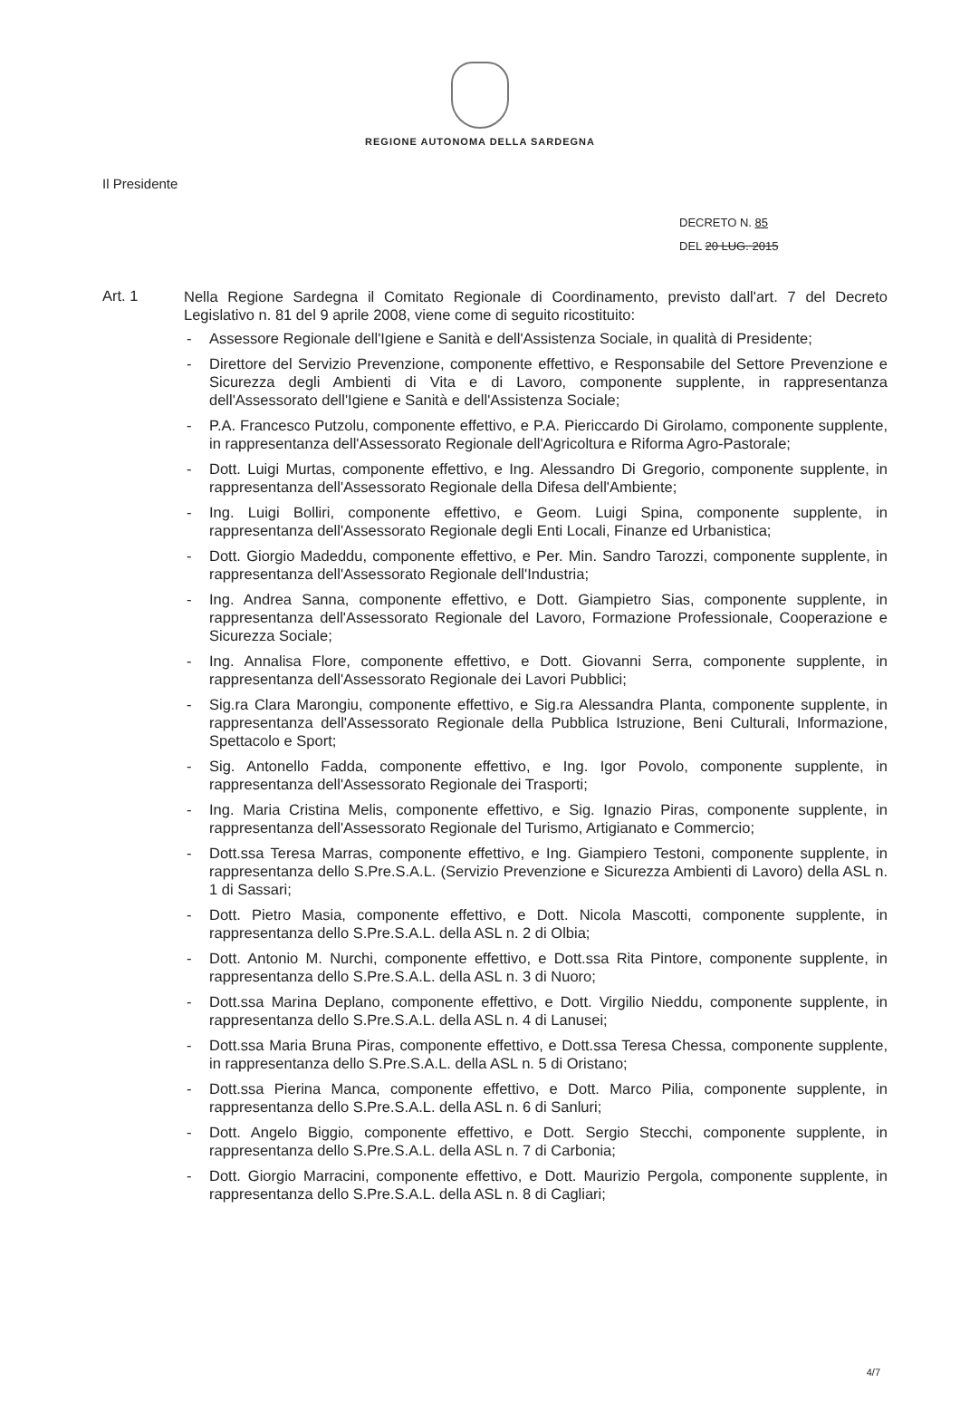REGIONE AUTONOMA DELLA SARDEGNA
Il Presidente
DECRETO N. 85
DEL 20 LUG. 2015
Art. 1
Nella Regione Sardegna il Comitato Regionale di Coordinamento, previsto dall'art. 7 del Decreto Legislativo n. 81 del 9 aprile 2008, viene come di seguito ricostituito:
- Assessore Regionale dell'Igiene e Sanità e dell'Assistenza Sociale, in qualità di Presidente;
- Direttore del Servizio Prevenzione, componente effettivo, e Responsabile del Settore Prevenzione e Sicurezza degli Ambienti di Vita e di Lavoro, componente supplente, in rappresentanza dell'Assessorato dell'Igiene e Sanità e dell'Assistenza Sociale;
- P.A. Francesco Putzolu, componente effettivo, e P.A. Piericcardo Di Girolamo, componente supplente, in rappresentanza dell'Assessorato Regionale dell'Agricoltura e Riforma Agro-Pastorale;
- Dott. Luigi Murtas, componente effettivo, e Ing. Alessandro Di Gregorio, componente supplente, in rappresentanza dell'Assessorato Regionale della Difesa dell'Ambiente;
- Ing. Luigi Bolliri, componente effettivo, e Geom. Luigi Spina, componente supplente, in rappresentanza dell'Assessorato Regionale degli Enti Locali, Finanze ed Urbanistica;
- Dott. Giorgio Madeddu, componente effettivo, e Per. Min. Sandro Tarozzi, componente supplente, in rappresentanza dell'Assessorato Regionale dell'Industria;
- Ing. Andrea Sanna, componente effettivo, e Dott. Giampietro Sias, componente supplente, in rappresentanza dell'Assessorato Regionale del Lavoro, Formazione Professionale, Cooperazione e Sicurezza Sociale;
- Ing. Annalisa Flore, componente effettivo, e Dott. Giovanni Serra, componente supplente, in rappresentanza dell'Assessorato Regionale dei Lavori Pubblici;
- Sig.ra Clara Marongiu, componente effettivo, e Sig.ra Alessandra Planta, componente supplente, in rappresentanza dell'Assessorato Regionale della Pubblica Istruzione, Beni Culturali, Informazione, Spettacolo e Sport;
- Sig. Antonello Fadda, componente effettivo, e Ing. Igor Povolo, componente supplente, in rappresentanza dell'Assessorato Regionale dei Trasporti;
- Ing. Maria Cristina Melis, componente effettivo, e Sig. Ignazio Piras, componente supplente, in rappresentanza dell'Assessorato Regionale del Turismo, Artigianato e Commercio;
- Dott.ssa Teresa Marras, componente effettivo, e Ing. Giampiero Testoni, componente supplente, in rappresentanza dello S.Pre.S.A.L. (Servizio Prevenzione e Sicurezza Ambienti di Lavoro) della ASL n. 1 di Sassari;
- Dott. Pietro Masia, componente effettivo, e Dott. Nicola Mascotti, componente supplente, in rappresentanza dello S.Pre.S.A.L. della ASL n. 2 di Olbia;
- Dott. Antonio M. Nurchi, componente effettivo, e Dott.ssa Rita Pintore, componente supplente, in rappresentanza dello S.Pre.S.A.L. della ASL n. 3 di Nuoro;
- Dott.ssa Marina Deplano, componente effettivo, e Dott. Virgilio Nieddu, componente supplente, in rappresentanza dello S.Pre.S.A.L. della ASL n. 4 di Lanusei;
- Dott.ssa Maria Bruna Piras, componente effettivo, e Dott.ssa Teresa Chessa, componente supplente, in rappresentanza dello S.Pre.S.A.L. della ASL n. 5 di Oristano;
- Dott.ssa Pierina Manca, componente effettivo, e Dott. Marco Pilia, componente supplente, in rappresentanza dello S.Pre.S.A.L. della ASL n. 6 di Sanluri;
- Dott. Angelo Biggio, componente effettivo, e Dott. Sergio Stecchi, componente supplente, in rappresentanza dello S.Pre.S.A.L. della ASL n. 7 di Carbonia;
- Dott. Giorgio Marracini, componente effettivo, e Dott. Maurizio Pergola, componente supplente, in rappresentanza dello S.Pre.S.A.L. della ASL n. 8 di Cagliari;
4/7